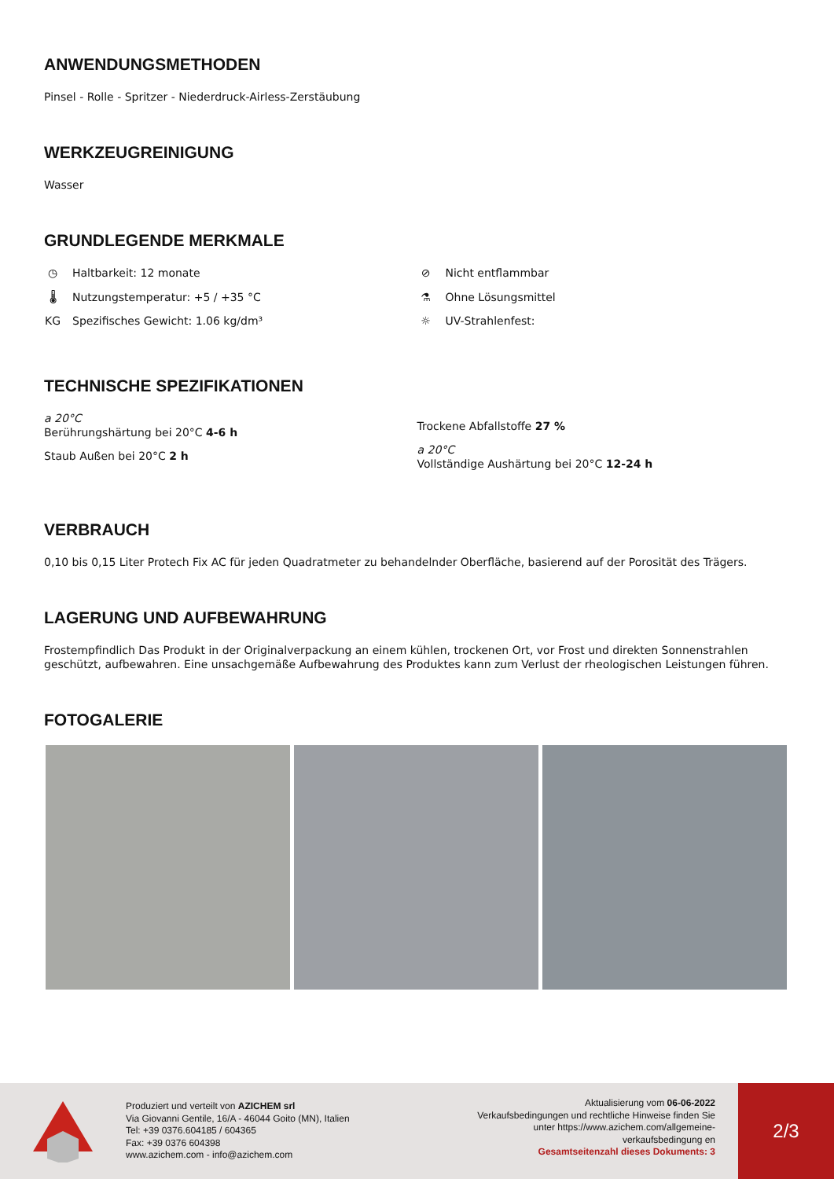ANWENDUNGSMETHODEN
Pinsel - Rolle - Spritzer - Niederdruck-Airless-Zerstäubung
WERKZEUGREINIGUNG
Wasser
GRUNDLEGENDE MERKMALE
◷ Haltbarkeit: 12 monate
🌡 Nutzungstemperatur: +5 / +35 °C
KG Spezifisches Gewicht: 1.06 kg/dm³
⊘ Nicht entflammbar
⚗ Ohne Lösungsmittel
☼ UV-Strahlenfest:
TECHNISCHE SPEZIFIKATIONEN
a 20°C
Berührungshärtung bei 20°C 4-6 h
Staub Außen bei 20°C 2 h
Trockene Abfallstoffe 27 %
a 20°C
Vollständige Aushärtung bei 20°C 12-24 h
VERBRAUCH
0,10 bis 0,15 Liter Protech Fix AC für jeden Quadratmeter zu behandelnder Oberfläche, basierend auf der Porosität des Trägers.
LAGERUNG UND AUFBEWAHRUNG
Frostempfindlich Das Produkt in der Originalverpackung an einem kühlen, trockenen Ort, vor Frost und direkten Sonnenstrahlen geschützt, aufbewahren. Eine unsachgemäße Aufbewahrung des Produktes kann zum Verlust der rheologischen Leistungen führen.
FOTOGALERIE
Produziert und verteilt von AZICHEM srl
Via Giovanni Gentile, 16/A - 46044 Goito (MN), Italien
Tel: +39 0376.604185 / 604365
Fax: +39 0376 604398
www.azichem.com - info@azichem.com
Aktualisierung vom 06-06-2022
Verkaufsbedingungen und rechtliche Hinweise finden Sie unter https://www.azichem.com/allgemeine-verkaufsbedingung en
Gesamtseitenzahl dieses Dokuments: 3
2/3